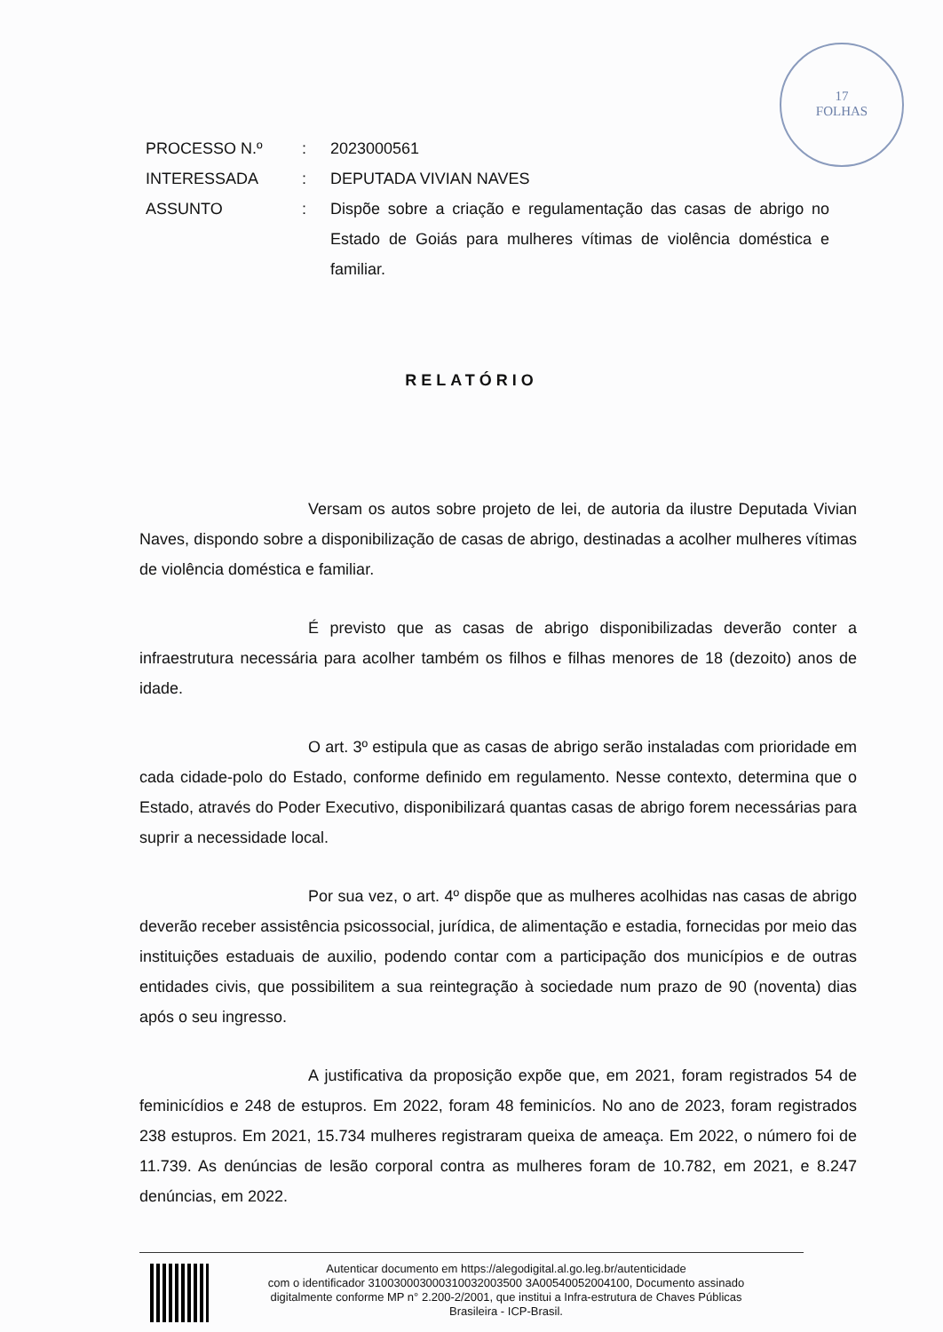17
FOLHAS
| PROCESSO N.º | : | 2023000561 |
| INTERESSADA | : | DEPUTADA VIVIAN NAVES |
| ASSUNTO | : | Dispõe sobre a criação e regulamentação das casas de abrigo no Estado de Goiás para mulheres vítimas de violência doméstica e familiar. |
RELATÓRIO
Versam os autos sobre projeto de lei, de autoria da ilustre Deputada Vivian Naves, dispondo sobre a disponibilização de casas de abrigo, destinadas a acolher mulheres vítimas de violência doméstica e familiar.
É previsto que as casas de abrigo disponibilizadas deverão conter a infraestrutura necessária para acolher também os filhos e filhas menores de 18 (dezoito) anos de idade.
O art. 3º estipula que as casas de abrigo serão instaladas com prioridade em cada cidade-polo do Estado, conforme definido em regulamento. Nesse contexto, determina que o Estado, através do Poder Executivo, disponibilizará quantas casas de abrigo forem necessárias para suprir a necessidade local.
Por sua vez, o art. 4º dispõe que as mulheres acolhidas nas casas de abrigo deverão receber assistência psicossocial, jurídica, de alimentação e estadia, fornecidas por meio das instituições estaduais de auxilio, podendo contar com a participação dos municípios e de outras entidades civis, que possibilitem a sua reintegração à sociedade num prazo de 90 (noventa) dias após o seu ingresso.
A justificativa da proposição expõe que, em 2021, foram registrados 54 de feminicídios e 248 de estupros. Em 2022, foram 48 feminicíos. No ano de 2023, foram registrados 238 estupros. Em 2021, 15.734 mulheres registraram queixa de ameaça. Em 2022, o número foi de 11.739. As denúncias de lesão corporal contra as mulheres foram de 10.782, em 2021, e 8.247 denúncias, em 2022.
Autenticar documento em https://alegodigital.al.go.leg.br/autenticidade
com o identificador 310030003000310032003500 3A00540052004100, Documento assinado
digitalmente conforme MP n° 2.200-2/2001, que institui a Infra-estrutura de Chaves Públicas
Brasileira - ICP-Brasil.